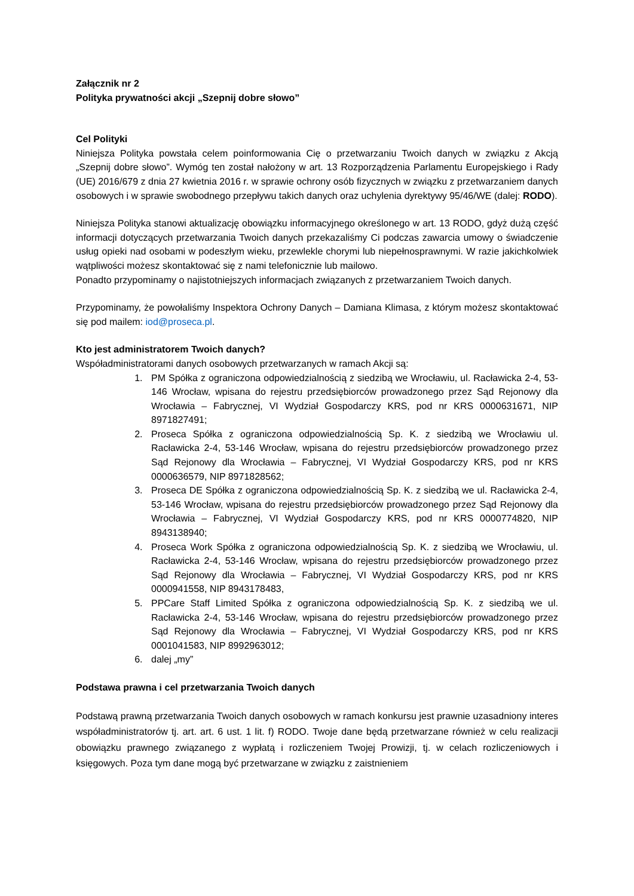Załącznik nr 2
Polityka prywatności akcji „Szepnij dobre słowo”
Cel Polityki
Niniejsza Polityka powstała celem poinformowania Cię o przetwarzaniu Twoich danych w związku z Akcją „Szepnij dobre słowo”. Wymóg ten został nałożony w art. 13 Rozporządzenia Parlamentu Europejskiego i Rady (UE) 2016/679 z dnia 27 kwietnia 2016 r. w sprawie ochrony osób fizycznych w związku z przetwarzaniem danych osobowych i w sprawie swobodnego przepływu takich danych oraz uchylenia dyrektywy 95/46/WE (dalej: RODO).
Niniejsza Polityka stanowi aktualizację obowiązku informacyjnego określonego w art. 13 RODO, gdyż dużą część informacji dotyczących przetwarzania Twoich danych przekazaliśmy Ci podczas zawarcia umowy o świadczenie usług opieki nad osobami w podeszłym wieku, przewlekle chorymi lub niepełnosprawnymi. W razie jakichkolwiek wątpliwości możesz skontaktować się z nami telefonicznie lub mailowo.
Ponadto przypominamy o najistotniejszych informacjach związanych z przetwarzaniem Twoich danych.
Przypominamy, że powołaliśmy Inspektora Ochrony Danych – Damiana Klimasa, z którym możesz skontaktować się pod mailem: iod@proseca.pl.
Kto jest administratorem Twoich danych?
Współadministratorami danych osobowych przetwarzanych w ramach Akcji są:
1. PM Spółka z ograniczona odpowiedzialnością z siedzibą we Wrocławiu, ul. Racławicka 2-4, 53-146 Wrocław, wpisana do rejestru przedsiębiorców prowadzonego przez Sąd Rejonowy dla Wrocławia – Fabrycznej, VI Wydział Gospodarczy KRS, pod nr KRS 0000631671, NIP 8971827491;
2. Proseca Spółka z ograniczona odpowiedzialnością Sp. K. z siedzibą we Wrocławiu ul. Racławicka 2-4, 53-146 Wrocław, wpisana do rejestru przedsiębiorców prowadzonego przez Sąd Rejonowy dla Wrocławia – Fabrycznej, VI Wydział Gospodarczy KRS, pod nr KRS 0000636579, NIP 8971828562;
3. Proseca DE Spółka z ograniczona odpowiedzialnością Sp. K. z siedzibą we ul. Racławicka 2-4, 53-146 Wrocław, wpisana do rejestru przedsiębiorców prowadzonego przez Sąd Rejonowy dla Wrocławia – Fabrycznej, VI Wydział Gospodarczy KRS, pod nr KRS 0000774820, NIP 8943138940;
4. Proseca Work Spółka z ograniczona odpowiedzialnością Sp. K. z siedzibą we Wrocławiu, ul. Racławicka 2-4, 53-146 Wrocław, wpisana do rejestru przedsiębiorców prowadzonego przez Sąd Rejonowy dla Wrocławia – Fabrycznej, VI Wydział Gospodarczy KRS, pod nr KRS 0000941558, NIP 8943178483,
5. PPCare Staff Limited Spółka z ograniczona odpowiedzialnością Sp. K. z siedzibą we ul. Racławicka 2-4, 53-146 Wrocław, wpisana do rejestru przedsiębiorców prowadzonego przez Sąd Rejonowy dla Wrocławia – Fabrycznej, VI Wydział Gospodarczy KRS, pod nr KRS 0001041583, NIP 8992963012;
6. dalej „my”
Podstawa prawna i cel przetwarzania Twoich danych
Podstawą prawną przetwarzania Twoich danych osobowych w ramach konkursu jest prawnie uzasadniony interes współadministratorów tj. art. art. 6 ust. 1 lit. f) RODO. Twoje dane będą przetwarzane również w celu realizacji obowiązku prawnego związanego z wypłatą i rozliczeniem Twojej Prowizji, tj. w celach rozliczeniowych i księgowych. Poza tym dane mogą być przetwarzane w związku z zaistnieniem